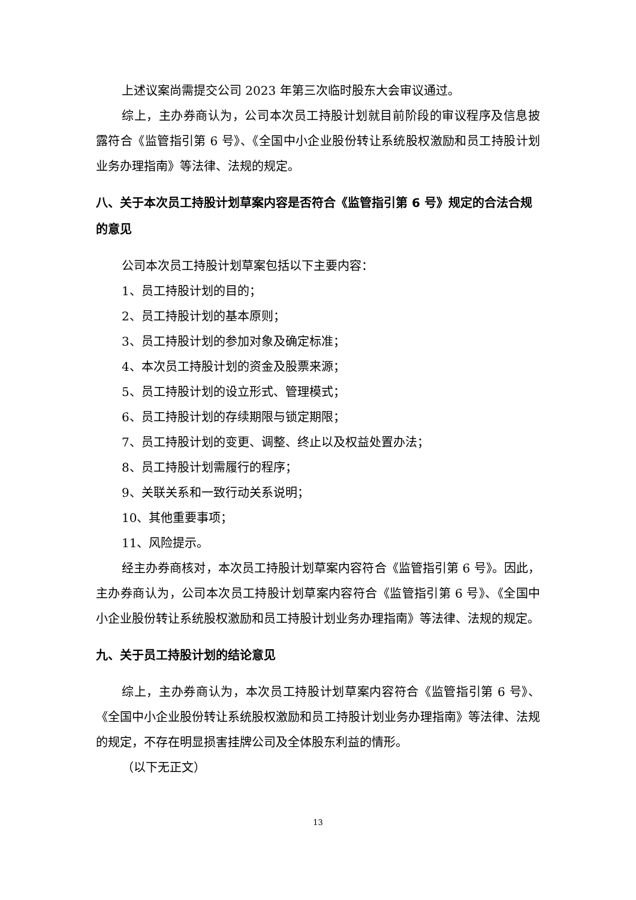上述议案尚需提交公司 2023 年第三次临时股东大会审议通过。
综上，主办券商认为，公司本次员工持股计划就目前阶段的审议程序及信息披露符合《监管指引第 6 号》、《全国中小企业股份转让系统股权激励和员工持股计划业务办理指南》等法律、法规的规定。
八、关于本次员工持股计划草案内容是否符合《监管指引第 6 号》规定的合法合规的意见
公司本次员工持股计划草案包括以下主要内容：
1、员工持股计划的目的；
2、员工持股计划的基本原则；
3、员工持股计划的参加对象及确定标准；
4、本次员工持股计划的资金及股票来源；
5、员工持股计划的设立形式、管理模式；
6、员工持股计划的存续期限与锁定期限；
7、员工持股计划的变更、调整、终止以及权益处置办法；
8、员工持股计划需履行的程序；
9、关联关系和一致行动关系说明；
10、其他重要事项；
11、风险提示。
经主办券商核对，本次员工持股计划草案内容符合《监管指引第 6 号》。因此，主办券商认为，公司本次员工持股计划草案内容符合《监管指引第 6 号》、《全国中小企业股份转让系统股权激励和员工持股计划业务办理指南》等法律、法规的规定。
九、关于员工持股计划的结论意见
综上，主办券商认为，本次员工持股计划草案内容符合《监管指引第 6 号》、《全国中小企业股份转让系统股权激励和员工持股计划业务办理指南》等法律、法规的规定，不存在明显损害挂牌公司及全体股东利益的情形。
（以下无正文）
13